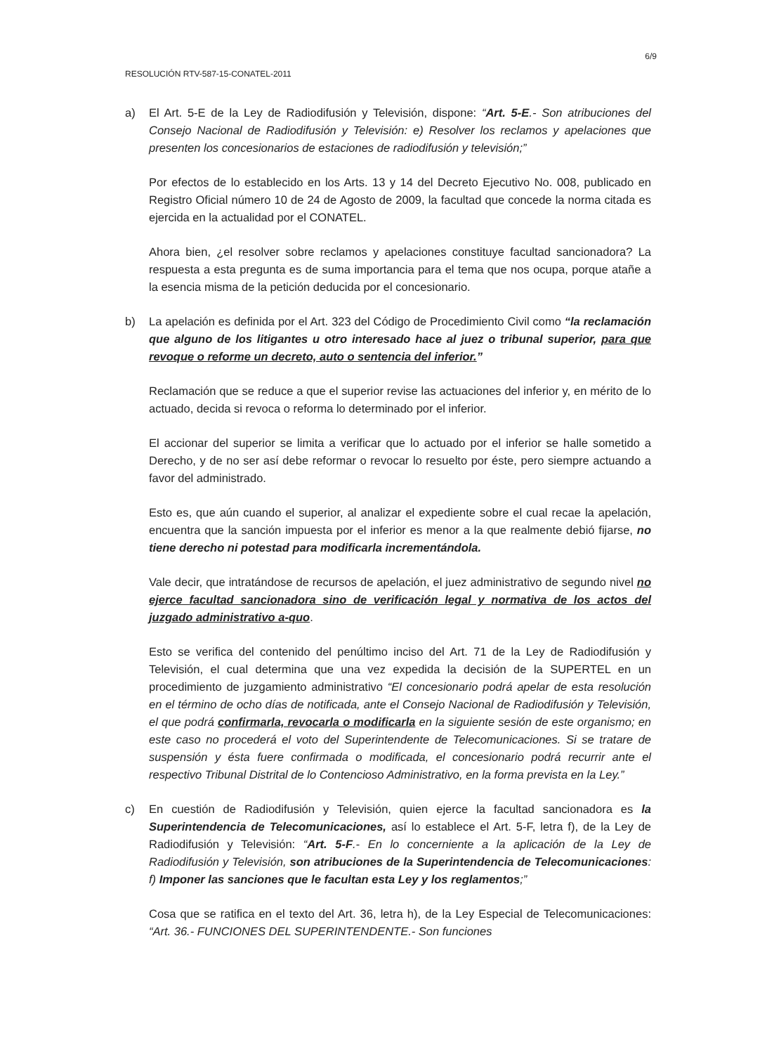6/9
RESOLUCIÓN RTV-587-15-CONATEL-2011
a) El Art. 5-E de la Ley de Radiodifusión y Televisión, dispone: “Art. 5-E.- Son atribuciones del Consejo Nacional de Radiodifusión y Televisión: e) Resolver los reclamos y apelaciones que presenten los concesionarios de estaciones de radiodifusión y televisión;”
Por efectos de lo establecido en los Arts. 13 y 14 del Decreto Ejecutivo No. 008, publicado en Registro Oficial número 10 de 24 de Agosto de 2009, la facultad que concede la norma citada es ejercida en la actualidad por el CONATEL.
Ahora bien, ¿el resolver sobre reclamos y apelaciones constituye facultad sancionadora? La respuesta a esta pregunta es de suma importancia para el tema que nos ocupa, porque atañe a la esencia misma de la petición deducida por el concesionario.
b) La apelación es definida por el Art. 323 del Código de Procedimiento Civil como “la reclamación que alguno de los litigantes u otro interesado hace al juez o tribunal superior, para que revoque o reforme un decreto, auto o sentencia del inferior.”
Reclamación que se reduce a que el superior revise las actuaciones del inferior y, en mérito de lo actuado, decida si revoca o reforma lo determinado por el inferior.
El accionar del superior se limita a verificar que lo actuado por el inferior se halle sometido a Derecho, y de no ser así debe reformar o revocar lo resuelto por éste, pero siempre actuando a favor del administrado.
Esto es, que aún cuando el superior, al analizar el expediente sobre el cual recae la apelación, encuentra que la sanción impuesta por el inferior es menor a la que realmente debió fijarse, no tiene derecho ni potestad para modificarla incrementándola.
Vale decir, que intratándose de recursos de apelación, el juez administrativo de segundo nivel no ejerce facultad sancionadora sino de verificación legal y normativa de los actos del juzgado administrativo a-quo.
Esto se verifica del contenido del penúltimo inciso del Art. 71 de la Ley de Radiodifusión y Televisión, el cual determina que una vez expedida la decisión de la SUPERTEL en un procedimiento de juzgamiento administrativo “El concesionario podrá apelar de esta resolución en el término de ocho días de notificada, ante el Consejo Nacional de Radiodifusión y Televisión, el que podrá confirmarla, revocarla o modificarla en la siguiente sesión de este organismo; en este caso no procederá el voto del Superintendente de Telecomunicaciones. Si se tratare de suspensión y ésta fuere confirmada o modificada, el concesionario podrá recurrir ante el respectivo Tribunal Distrital de lo Contencioso Administrativo, en la forma prevista en la Ley.”
c) En cuestión de Radiodifusión y Televisión, quien ejerce la facultad sancionadora es la Superintendencia de Telecomunicaciones, así lo establece el Art. 5-F, letra f), de la Ley de Radiodifusión y Televisión: “Art. 5-F.- En lo concerniente a la aplicación de la Ley de Radiodifusión y Televisión, son atribuciones de la Superintendencia de Telecomunicaciones: f) Imponer las sanciones que le facultan esta Ley y los reglamentos;”
Cosa que se ratifica en el texto del Art. 36, letra h), de la Ley Especial de Telecomunicaciones: “Art. 36.- FUNCIONES DEL SUPERINTENDENTE.- Son funciones